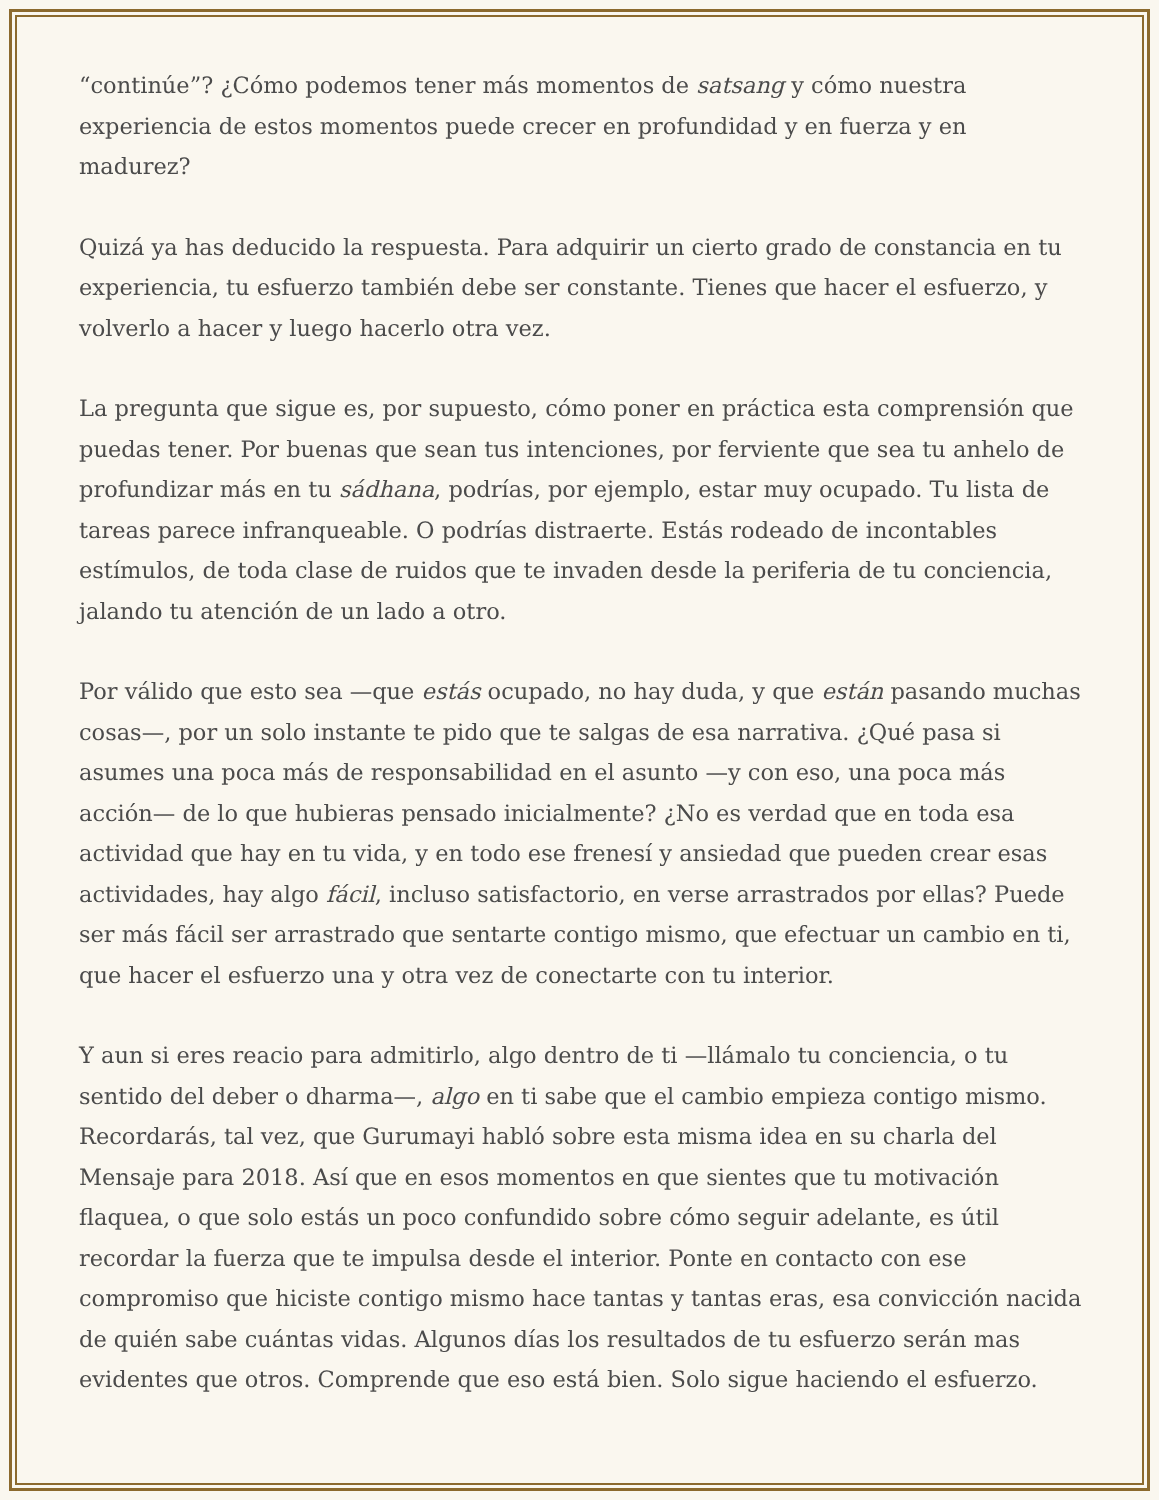“continúe”? ¿Cómo podemos tener más momentos de satsang y cómo nuestra experiencia de estos momentos puede crecer en profundidad y en fuerza y en madurez?
Quizá ya has deducido la respuesta. Para adquirir un cierto grado de constancia en tu experiencia, tu esfuerzo también debe ser constante. Tienes que hacer el esfuerzo, y volverlo a hacer y luego hacerlo otra vez.
La pregunta que sigue es, por supuesto, cómo poner en práctica esta comprensión que puedas tener. Por buenas que sean tus intenciones, por ferviente que sea tu anhelo de profundizar más en tu sádhana, podrías, por ejemplo, estar muy ocupado. Tu lista de tareas parece infranqueable. O podrías distraerte. Estás rodeado de incontables estímulos, de toda clase de ruidos que te invaden desde la periferia de tu conciencia, jalando tu atención de un lado a otro.
Por válido que esto sea —que estás ocupado, no hay duda, y que están pasando muchas cosas—, por un solo instante te pido que te salgas de esa narrativa. ¿Qué pasa si asumes una poca más de responsabilidad en el asunto —y con eso, una poca más acción— de lo que hubieras pensado inicialmente? ¿No es verdad que en toda esa actividad que hay en tu vida, y en todo ese frenesí y ansiedad que pueden crear esas actividades, hay algo fácil, incluso satisfactorio, en verse arrastrados por ellas? Puede ser más fácil ser arrastrado que sentarte contigo mismo, que efectuar un cambio en ti, que hacer el esfuerzo una y otra vez de conectarte con tu interior.
Y aun si eres reacio para admitirlo, algo dentro de ti —llámalo tu conciencia, o tu sentido del deber o dharma—, algo en ti sabe que el cambio empieza contigo mismo. Recordarás, tal vez, que Gurumayi habló sobre esta misma idea en su charla del Mensaje para 2018. Así que en esos momentos en que sientes que tu motivación flaquea, o que solo estás un poco confundido sobre cómo seguir adelante, es útil recordar la fuerza que te impulsa desde el interior. Ponte en contacto con ese compromiso que hiciste contigo mismo hace tantas y tantas eras, esa convicción nacida de quién sabe cuántas vidas. Algunos días los resultados de tu esfuerzo serán mas evidentes que otros. Comprende que eso está bien. Solo sigue haciendo el esfuerzo.